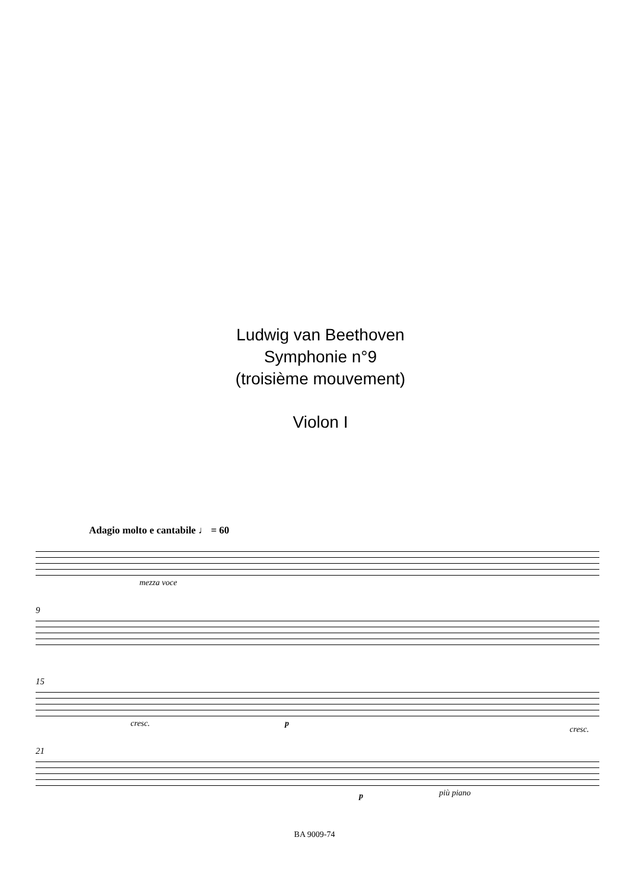Ludwig van Beethoven
Symphonie n°9
(troisième mouvement)
Violon I
Adagio molto e cantabile ♩ = 60
mezza voce
9
15
cresc. p
cresc.
21
p più piano
BA 9009-74